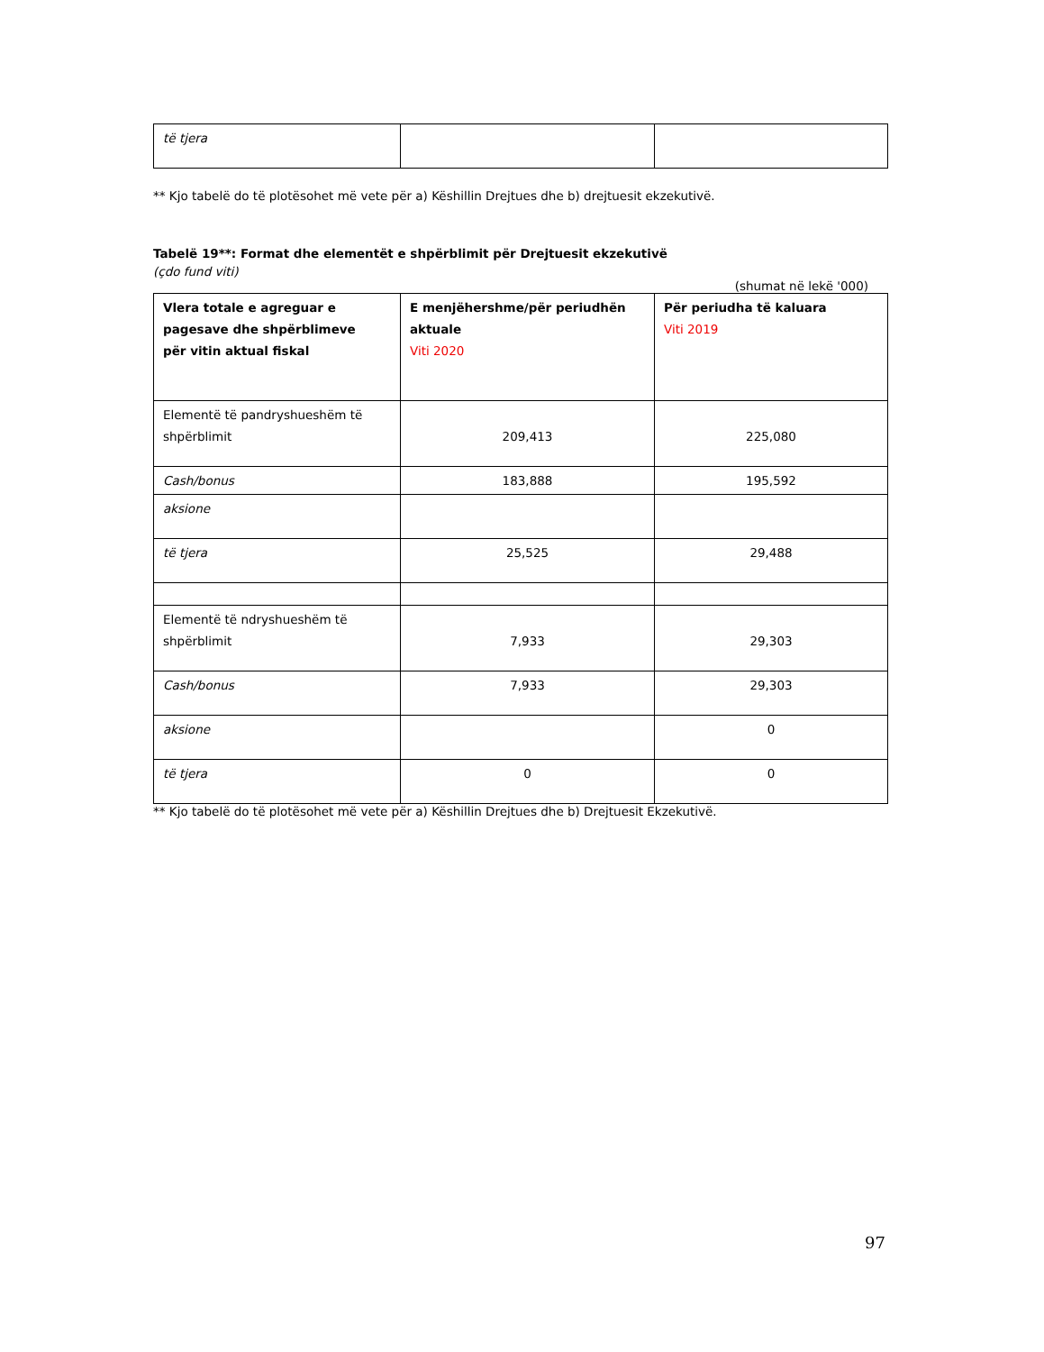| të tjera | | |
** Kjo tabelë do të plotësohet më vete për a) Këshillin Drejtues dhe b) drejtuesit ekzekutivë.
Tabelë 19**: Format dhe elementët e shpërblimit për Drejtuesit ekzekutivë
(çdo fund viti)
(shumat në lekë '000)
| Vlera totale e agreguar e pagesave dhe shpërblimeve për vitin aktual fiskal | E menjëhershme/për periudhën aktuale Viti 2020 | Për periudha të kaluara Viti 2019 |
| --- | --- | --- |
| Elementë të pandryshueshëm të shpërblimit | 209,413 | 225,080 |
| Cash/bonus | 183,888 | 195,592 |
| aksione | | |
| të tjera | 25,525 | 29,488 |
| Elementë të ndryshueshëm të shpërblimit | 7,933 | 29,303 |
| Cash/bonus | 7,933 | 29,303 |
| aksione | | 0 |
| të tjera | 0 | 0 |
** Kjo tabelë do të plotësohet më vete për a) Këshillin Drejtues dhe b) Drejtuesit Ekzekutivë.
97